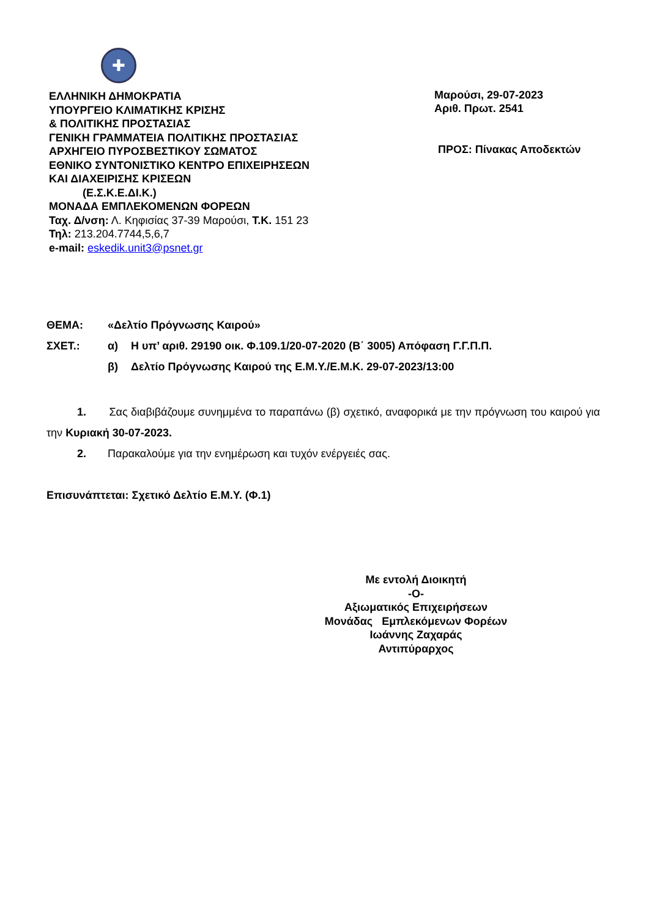✚
ΕΛΛΗΝΙΚΗ ΔΗΜΟΚΡΑΤΙΑ
ΥΠΟΥΡΓΕΙΟ ΚΛΙΜΑΤΙΚΗΣ ΚΡΙΣΗΣ
& ΠΟΛΙΤΙΚΗΣ ΠΡΟΣΤΑΣΙΑΣ
ΓΕΝΙΚΗ ΓΡΑΜΜΑΤΕΙΑ ΠΟΛΙΤΙΚΗΣ ΠΡΟΣΤΑΣΙΑΣ
ΑΡΧΗΓΕΙΟ ΠΥΡΟΣΒΕΣΤΙΚΟΥ ΣΩΜΑΤΟΣ
ΕΘΝΙΚΟ ΣΥΝΤΟΝΙΣΤΙΚΟ ΚΕΝΤΡΟ ΕΠΙΧΕΙΡΗΣΕΩΝ
ΚΑΙ ΔΙΑΧΕΙΡΙΣΗΣ ΚΡΙΣΕΩΝ
(Ε.Σ.Κ.Ε.ΔΙ.Κ.)
ΜΟΝΑΔΑ ΕΜΠΛΕΚΟΜΕΝΩΝ ΦΟΡΕΩΝ
Ταχ. Δ/νση: Λ. Κηφισίας 37-39 Μαρούσι, Τ.Κ. 151 23
Τηλ: 213.204.7744,5,6,7
e-mail: eskedik.unit3@psnet.gr
Μαρούσι, 29-07-2023
Αριθ. Πρωτ. 2541
ΠΡΟΣ: Πίνακας Αποδεκτών
| ΘΕΜΑ: | «Δελτίο Πρόγνωσης Καιρού» | |
| ΣΧΕΤ.: | α) | Η υπ’ αριθ. 29190 οικ. Φ.109.1/20-07-2020 (Β΄ 3005) Απόφαση Γ.Γ.Π.Π. |
| | β) | Δελτίο Πρόγνωσης Καιρού της Ε.Μ.Υ./Ε.Μ.Κ. 29-07-2023/13:00 |
1. Σας διαβιβάζουμε συνημμένα το παραπάνω (β) σχετικό, αναφορικά με την πρόγνωση του καιρού για την Κυριακή 30-07-2023.
2. Παρακαλούμε για την ενημέρωση και τυχόν ενέργειές σας.
Επισυνάπτεται: Σχετικό Δελτίο Ε.Μ.Υ. (Φ.1)
Με εντολή Διοικητή
-Ο-
Αξιωματικός Επιχειρήσεων
Μονάδας Εμπλεκόμενων Φορέων
Ιωάννης Ζαχαράς
Αντιπύραρχος